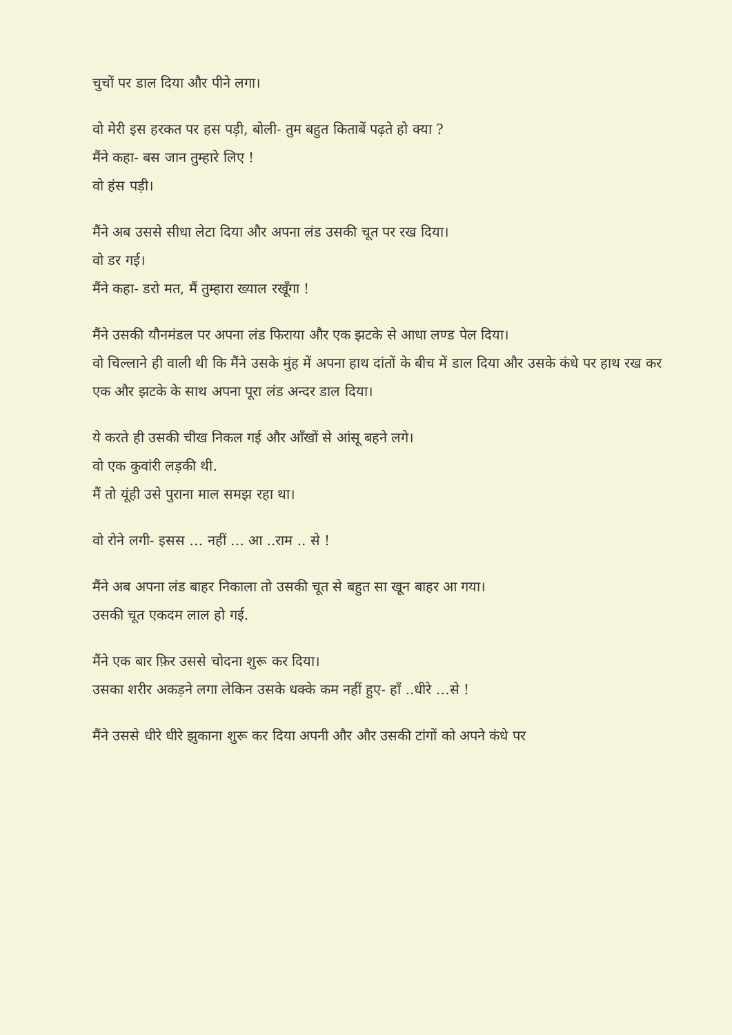चुचों पर डाल दिया और पीने लगा।
वो मेरी इस हरकत पर हस पड़ी, बोली- तुम बहुत किताबें पढ़ते हो क्या ?
मैंने कहा- बस जान तुम्हारे लिए !
वो हंस पड़ी।
मैंने अब उससे सीधा लेटा दिया और अपना लंड उसकी चूत पर रख दिया।
वो डर गई।
मैंने कहा- डरो मत, मैं तुम्हारा ख्याल रखूँगा !
मैंने उसकी यौनमंडल पर अपना लंड फिराया और एक झटके से आधा लण्ड पेल दिया।
वो चिल्लाने ही वाली थी कि मैंने उसके मुंह में अपना हाथ दांतों के बीच में डाल दिया और उसके कंधे पर हाथ रख कर एक और झटके के साथ अपना पूरा लंड अन्दर डाल दिया।
ये करते ही उसकी चीख निकल गई और आँखों से आंसू बहने लगे।
वो एक कुवांरी लड़की थी.
मैं तो यूंही उसे पुराना माल समझ रहा था।
वो रोने लगी- इसस … नहीं … आ ..राम .. से !
मैंने अब अपना लंड बाहर निकाला तो उसकी चूत से बहुत सा खून बाहर आ गया।
उसकी चूत एकदम लाल हो गई.
मैंने एक बार फ़िर उससे चोदना शुरू कर दिया।
उसका शरीर अकड़ने लगा लेकिन उसके धक्के कम नहीं हुए- हाँ ..धीरे …से !
मैंने उससे धीरे धीरे झुकाना शुरू कर दिया अपनी और और उसकी टांगों को अपने कंधे पर